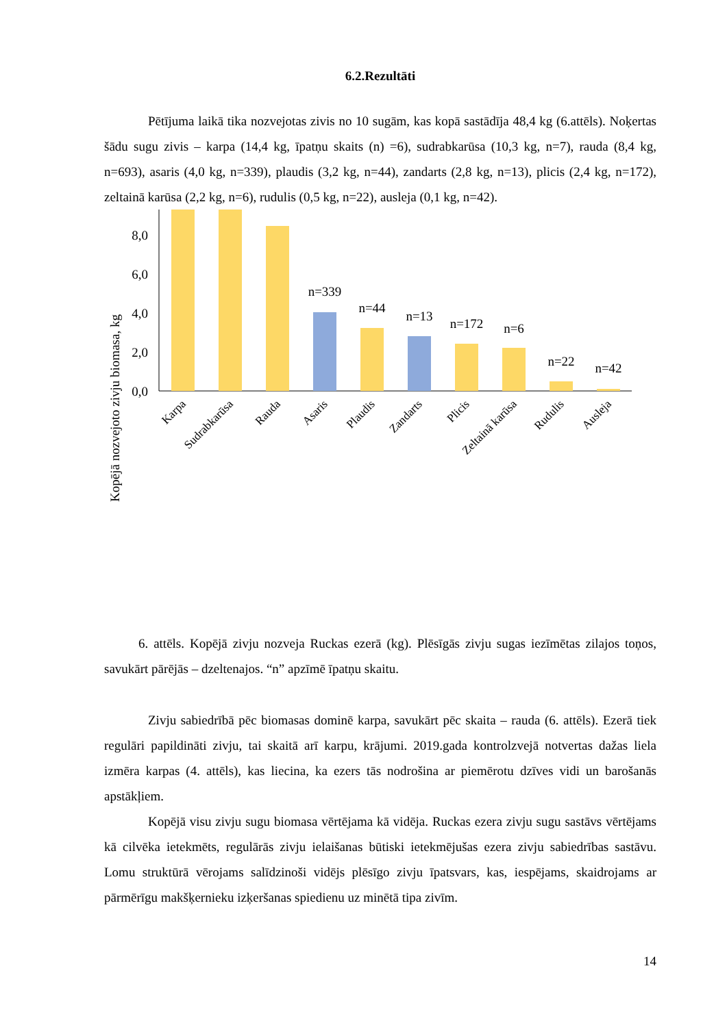6.2.Rezultāti
Pētījuma laikā tika nozvejotas zivis no 10 sugām, kas kopā sastādīja 48,4 kg (6.attēls). Noķertas šādu sugu zivis – karpa (14,4 kg, īpatņu skaits (n) =6), sudrabkarūsa (10,3 kg, n=7), rauda (8,4 kg, n=693), asaris (4,0 kg, n=339), plaudis (3,2 kg, n=44), zandarts (2,8 kg, n=13), plicis (2,4 kg, n=172), zeltainā karūsa (2,2 kg, n=6), rudulis (0,5 kg, n=22), ausleja (0,1 kg, n=42).
Kopējā nozvejoto zivju biomasa, kg
0,0
2,0
4,0
6,0
8,0
n=339
n=44
n=13
n=172
n=6
n=22
n=42
Karpa
Sudrabkarūsa
Rauda
Asaris
Plaudis
Zandarts
Plicis
Zeltainā karūsa
Rudulis
Ausleja
6. attēls. Kopējā zivju nozveja Ruckas ezerā (kg). Plēsīgās zivju sugas iezīmētas zilajos toņos, savukārt pārējās – dzeltenajos. “n” apzīmē īpatņu skaitu.
Zivju sabiedrībā pēc biomasas dominē karpa, savukārt pēc skaita – rauda (6. attēls). Ezerā tiek regulāri papildināti zivju, tai skaitā arī karpu, krājumi. 2019.gada kontrolzvejā notvertas dažas liela izmēra karpas (4. attēls), kas liecina, ka ezers tās nodrošina ar piemērotu dzīves vidi un barošanās apstākļiem.
Kopējā visu zivju sugu biomasa vērtējama kā vidēja. Ruckas ezera zivju sugu sastāvs vērtējams kā cilvēka ietekmēts, regulārās zivju ielaišanas būtiski ietekmējušas ezera zivju sabiedrības sastāvu. Lomu struktūrā vērojams salīdzinoši vidējs plēsīgo zivju īpatsvars, kas, iespējams, skaidrojams ar pārmērīgu makšķernieku izķeršanas spiedienu uz minētā tipa zivīm.
14